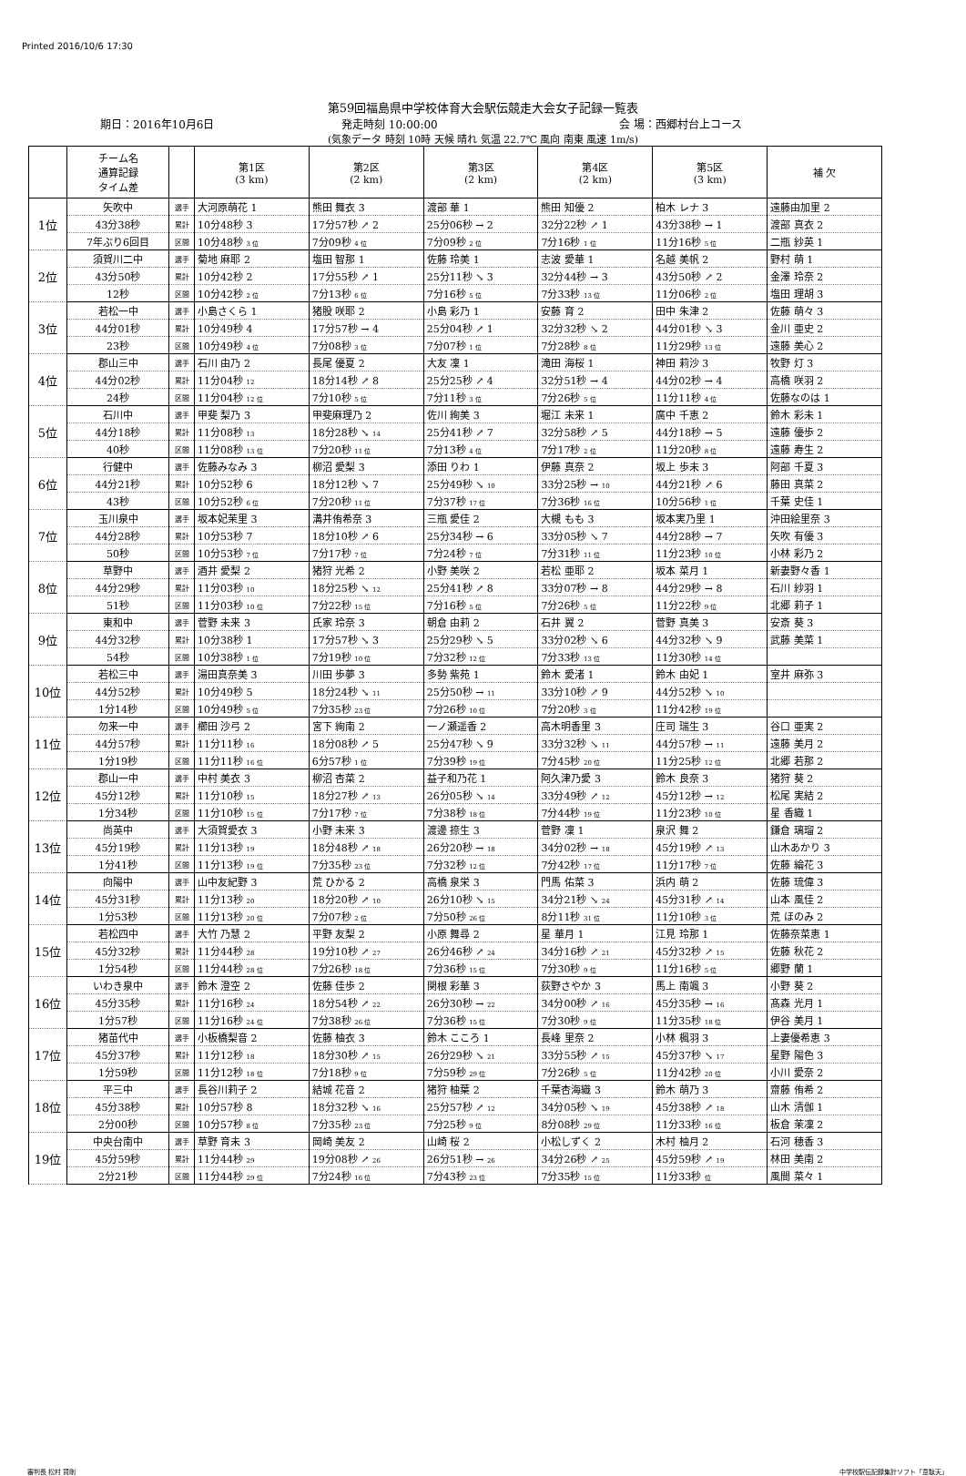Printed 2016/10/6 17:30
第59回福島県中学校体育大会駅伝競走大会女子記録一覧表
期日：2016年10月6日 発走時刻 10:00:00 会 場：西郷村台上コース
(気象データ 時刻 10時 天候 晴れ 気温 22.7℃ 風向 南東 風速 1m/s)
| | チーム名 通算記録 タイム差 | | 第1区 (3 km) | 第2区 (2 km) | 第3区 (2 km) | 第4区 (2 km) | 第5区 (3 km) | 補 欠 |
| --- | --- | --- | --- | --- | --- | --- | --- | --- |
| 1位 | 矢吹中 | 選手 | 大河原萌花 1 | 熊田 舞衣 3 | 渡部 華 1 | 熊田 知優 2 | 柏木 レナ 3 | 遠藤由加里 2 |
| | 43分38秒 | 累計 | 10分48秒 3 | 17分57秒 ↗ 2 | 25分06秒 → 2 | 32分22秒 ↗ 1 | 43分38秒 → 1 | 渡部 真衣 2 |
| | 7年ぶり6回目 | 区間 | 10分48秒 3 位 | 7分09秒 4 位 | 7分09秒 2 位 | 7分16秒 1 位 | 11分16秒 5 位 | 二瓶 紗英 1 |
| 2位 | 須賀川二中 | 選手 | 菊地 麻耶 2 | 塩田 智那 1 | 佐藤 玲美 1 | 志波 愛華 1 | 名越 美帆 2 | 野村 萌 1 |
| | 43分50秒 | 累計 | 10分42秒 2 | 17分55秒 ↗ 1 | 25分11秒 ↘ 3 | 32分44秒 → 3 | 43分50秒 ↗ 2 | 金澤 玲奈 2 |
| | 12秒 | 区間 | 10分42秒 2 位 | 7分13秒 6 位 | 7分16秒 5 位 | 7分33秒 13 位 | 11分06秒 2 位 | 塩田 理胡 3 |
| 3位 | 若松一中 | 選手 | 小島さくら 1 | 猪股 咲耶 2 | 小島 彩乃 1 | 安藤 育 2 | 田中 朱津 2 | 佐藤 萌々 3 |
| | 44分01秒 | 累計 | 10分49秒 4 | 17分57秒 → 4 | 25分04秒 ↗ 1 | 32分32秒 ↘ 2 | 44分01秒 ↘ 3 | 金川 亜史 2 |
| | 23秒 | 区間 | 10分49秒 4 位 | 7分08秒 3 位 | 7分07秒 1 位 | 7分28秒 8 位 | 11分29秒 13 位 | 遠藤 美心 2 |
| 4位 | 郡山三中 | 選手 | 石川 由乃 2 | 長尾 優夏 2 | 大友 凜 1 | 滝田 海桜 1 | 神田 莉沙 3 | 牧野 灯 3 |
| | 44分02秒 | 累計 | 11分04秒 12 | 18分14秒 ↗ 8 | 25分25秒 ↗ 4 | 32分51秒 → 4 | 44分02秒 → 4 | 高橋 咲羽 2 |
| | 24秒 | 区間 | 11分04秒 12 位 | 7分10秒 5 位 | 7分11秒 3 位 | 7分26秒 5 位 | 11分11秒 4 位 | 佐藤なのは 1 |
| 5位 | 石川中 | 選手 | 甲斐 梨乃 3 | 甲斐麻理乃 2 | 佐川 絢美 3 | 堀江 未来 1 | 廣中 千恵 2 | 鈴木 彩未 1 |
| | 44分18秒 | 累計 | 11分08秒 13 | 18分28秒 ↘ 14 | 25分41秒 ↗ 7 | 32分58秒 ↗ 5 | 44分18秒 → 5 | 遠藤 優歩 2 |
| | 40秒 | 区間 | 11分08秒 13 位 | 7分20秒 11 位 | 7分13秒 4 位 | 7分17秒 2 位 | 11分20秒 8 位 | 遠藤 寿生 2 |
| 6位 | 行健中 | 選手 | 佐藤みなみ 3 | 柳沼 愛梨 3 | 添田 りわ 1 | 伊藤 真奈 2 | 坂上 歩未 3 | 阿部 千夏 3 |
| | 44分21秒 | 累計 | 10分52秒 6 | 18分12秒 ↘ 7 | 25分49秒 ↘ 10 | 33分25秒 → 10 | 44分21秒 ↗ 6 | 藤田 真菜 2 |
| | 43秒 | 区間 | 10分52秒 6 位 | 7分20秒 11 位 | 7分37秒 17 位 | 7分36秒 16 位 | 10分56秒 1 位 | 千葉 史佳 1 |
| 7位 | 玉川泉中 | 選手 | 坂本妃茉里 3 | 溝井侑希奈 3 | 三瓶 愛佳 2 | 大槻 もも 3 | 坂本実乃里 1 | 沖田絵里奈 3 |
| | 44分28秒 | 累計 | 10分53秒 7 | 18分10秒 ↗ 6 | 25分34秒 → 6 | 33分05秒 ↘ 7 | 44分28秒 → 7 | 矢吹 有優 3 |
| | 50秒 | 区間 | 10分53秒 7 位 | 7分17秒 7 位 | 7分24秒 7 位 | 7分31秒 11 位 | 11分23秒 10 位 | 小林 彩乃 2 |
| 8位 | 草野中 | 選手 | 酒井 愛梨 2 | 猪狩 光希 2 | 小野 美咲 2 | 若松 亜耶 2 | 坂本 菜月 1 | 新妻野々香 1 |
| | 44分29秒 | 累計 | 11分03秒 10 | 18分25秒 ↘ 12 | 25分41秒 ↗ 8 | 33分07秒 → 8 | 44分29秒 → 8 | 石川 紗羽 1 |
| | 51秒 | 区間 | 11分03秒 10 位 | 7分22秒 15 位 | 7分16秒 5 位 | 7分26秒 5 位 | 11分22秒 9 位 | 北郷 莉子 1 |
| 9位 | 東和中 | 選手 | 菅野 未来 3 | 氏家 玲奈 3 | 朝倉 由莉 2 | 石井 翼 2 | 菅野 真美 3 | 安斎 葵 3 |
| | 44分32秒 | 累計 | 10分38秒 1 | 17分57秒 ↘ 3 | 25分29秒 ↘ 5 | 33分02秒 ↘ 6 | 44分32秒 ↘ 9 | 武藤 美菜 1 |
| | 54秒 | 区間 | 10分38秒 1 位 | 7分19秒 10 位 | 7分32秒 12 位 | 7分33秒 13 位 | 11分30秒 14 位 | |
| 10位 | 若松三中 | 選手 | 湯田真奈美 3 | 川田 歩夢 3 | 多勢 紫苑 1 | 鈴木 愛渚 1 | 鈴木 由妃 1 | 室井 麻弥 3 |
| | 44分52秒 | 累計 | 10分49秒 5 | 18分24秒 ↘ 11 | 25分50秒 → 11 | 33分10秒 ↗ 9 | 44分52秒 ↘ 10 | |
| | 1分14秒 | 区間 | 10分49秒 5 位 | 7分35秒 23 位 | 7分26秒 10 位 | 7分20秒 3 位 | 11分42秒 19 位 | |
| 11位 | 勿来一中 | 選手 | 櫛田 沙弓 2 | 宮下 絢南 2 | 一ノ瀬遥香 2 | 高木明香里 3 | 庄司 瑞生 3 | 谷口 亜実 2 |
| | 44分57秒 | 累計 | 11分11秒 16 | 18分08秒 ↗ 5 | 25分47秒 ↘ 9 | 33分32秒 ↘ 11 | 44分57秒 → 11 | 遠藤 美月 2 |
| | 1分19秒 | 区間 | 11分11秒 16 位 | 6分57秒 1 位 | 7分39秒 19 位 | 7分45秒 20 位 | 11分25秒 12 位 | 北郷 若那 2 |
| 12位 | 郡山一中 | 選手 | 中村 美衣 3 | 柳沼 杏菜 2 | 益子和乃花 1 | 阿久津乃愛 3 | 鈴木 良奈 3 | 猪狩 葵 2 |
| | 45分12秒 | 累計 | 11分10秒 15 | 18分27秒 ↗ 13 | 26分05秒 ↘ 14 | 33分49秒 ↗ 12 | 45分12秒 → 12 | 松尾 実結 2 |
| | 1分34秒 | 区間 | 11分10秒 15 位 | 7分17秒 7 位 | 7分38秒 18 位 | 7分44秒 19 位 | 11分23秒 10 位 | 星 香織 1 |
| 13位 | 尚英中 | 選手 | 大須賀愛衣 3 | 小野 未来 3 | 渡邊 捺生 3 | 菅野 凜 1 | 泉沢 舞 2 | 鎌倉 璃瑠 2 |
| | 45分19秒 | 累計 | 11分13秒 19 | 18分48秒 ↗ 18 | 26分20秒 → 18 | 34分02秒 → 18 | 45分19秒 ↗ 13 | 山木あかり 3 |
| | 1分41秒 | 区間 | 11分13秒 19 位 | 7分35秒 23 位 | 7分32秒 12 位 | 7分42秒 17 位 | 11分17秒 7 位 | 佐藤 綸花 3 |
| 14位 | 向陽中 | 選手 | 山中友紀野 3 | 荒 ひかる 2 | 高橋 泉栄 3 | 門馬 佑菜 3 | 浜内 萌 2 | 佐藤 琉偉 3 |
| | 45分31秒 | 累計 | 11分13秒 20 | 18分20秒 ↗ 10 | 26分10秒 ↘ 15 | 34分21秒 ↘ 24 | 45分31秒 ↗ 14 | 山本 風佳 2 |
| | 1分53秒 | 区間 | 11分13秒 20 位 | 7分07秒 2 位 | 7分50秒 26 位 | 8分11秒 31 位 | 11分10秒 3 位 | 荒 ほのみ 2 |
| 15位 | 若松四中 | 選手 | 大竹 乃慧 2 | 平野 友梨 2 | 小原 舞尋 2 | 星 華月 1 | 江見 玲那 1 | 佐藤奈菜恵 1 |
| | 45分32秒 | 累計 | 11分44秒 28 | 19分10秒 ↗ 27 | 26分46秒 ↗ 24 | 34分16秒 ↗ 21 | 45分32秒 ↗ 15 | 佐藤 秋花 2 |
| | 1分54秒 | 区間 | 11分44秒 28 位 | 7分26秒 18 位 | 7分36秒 15 位 | 7分30秒 9 位 | 11分16秒 5 位 | 郷野 蘭 1 |
| 16位 | いわき泉中 | 選手 | 鈴木 澄空 2 | 佐藤 佳歩 2 | 関根 彩華 3 | 荻野さやか 3 | 馬上 南颯 3 | 小野 葵 2 |
| | 45分35秒 | 累計 | 11分16秒 24 | 18分54秒 ↗ 22 | 26分30秒 → 22 | 34分00秒 ↗ 16 | 45分35秒 → 16 | 髙森 光月 1 |
| | 1分57秒 | 区間 | 11分16秒 24 位 | 7分38秒 26 位 | 7分36秒 15 位 | 7分30秒 9 位 | 11分35秒 18 位 | 伊谷 美月 1 |
| 17位 | 猪苗代中 | 選手 | 小板橋梨音 2 | 佐藤 柚衣 3 | 鈴木 こころ 1 | 長峰 里奈 2 | 小林 楓羽 3 | 上妻優希恵 3 |
| | 45分37秒 | 累計 | 11分12秒 18 | 18分30秒 ↗ 15 | 26分29秒 ↘ 21 | 33分55秒 ↗ 15 | 45分37秒 ↘ 17 | 星野 陽色 3 |
| | 1分59秒 | 区間 | 11分12秒 18 位 | 7分18秒 9 位 | 7分59秒 29 位 | 7分26秒 5 位 | 11分42秒 20 位 | 小川 愛奈 2 |
| 18位 | 平三中 | 選手 | 長谷川莉子 2 | 結城 花音 2 | 猪狩 柚葉 2 | 千葉杏海織 3 | 鈴木 萌乃 3 | 齋藤 侑希 2 |
| | 45分38秒 | 累計 | 10分57秒 8 | 18分32秒 ↘ 16 | 25分57秒 ↗ 12 | 34分05秒 ↘ 19 | 45分38秒 ↗ 18 | 山木 清伽 1 |
| | 2分00秒 | 区間 | 10分57秒 8 位 | 7分35秒 23 位 | 7分25秒 9 位 | 8分08秒 29 位 | 11分33秒 16 位 | 板倉 茉凜 2 |
| 19位 | 中央台南中 | 選手 | 草野 育未 3 | 岡崎 美友 2 | 山崎 桜 2 | 小松しずく 2 | 木村 柚月 2 | 石河 穂香 3 |
| | 45分59秒 | 累計 | 11分44秒 29 | 19分08秒 ↗ 26 | 26分51秒 → 26 | 34分26秒 ↗ 25 | 45分59秒 ↗ 19 | 林田 美南 2 |
| | 2分21秒 | 区間 | 11分44秒 29 位 | 7分24秒 16 位 | 7分43秒 23 位 | 7分35秒 15 位 | 11分33秒 位 | 風間 菜々 1 |
審判長 松村 賢剛 中学校駅伝記録集計ソフト「韋駄天」